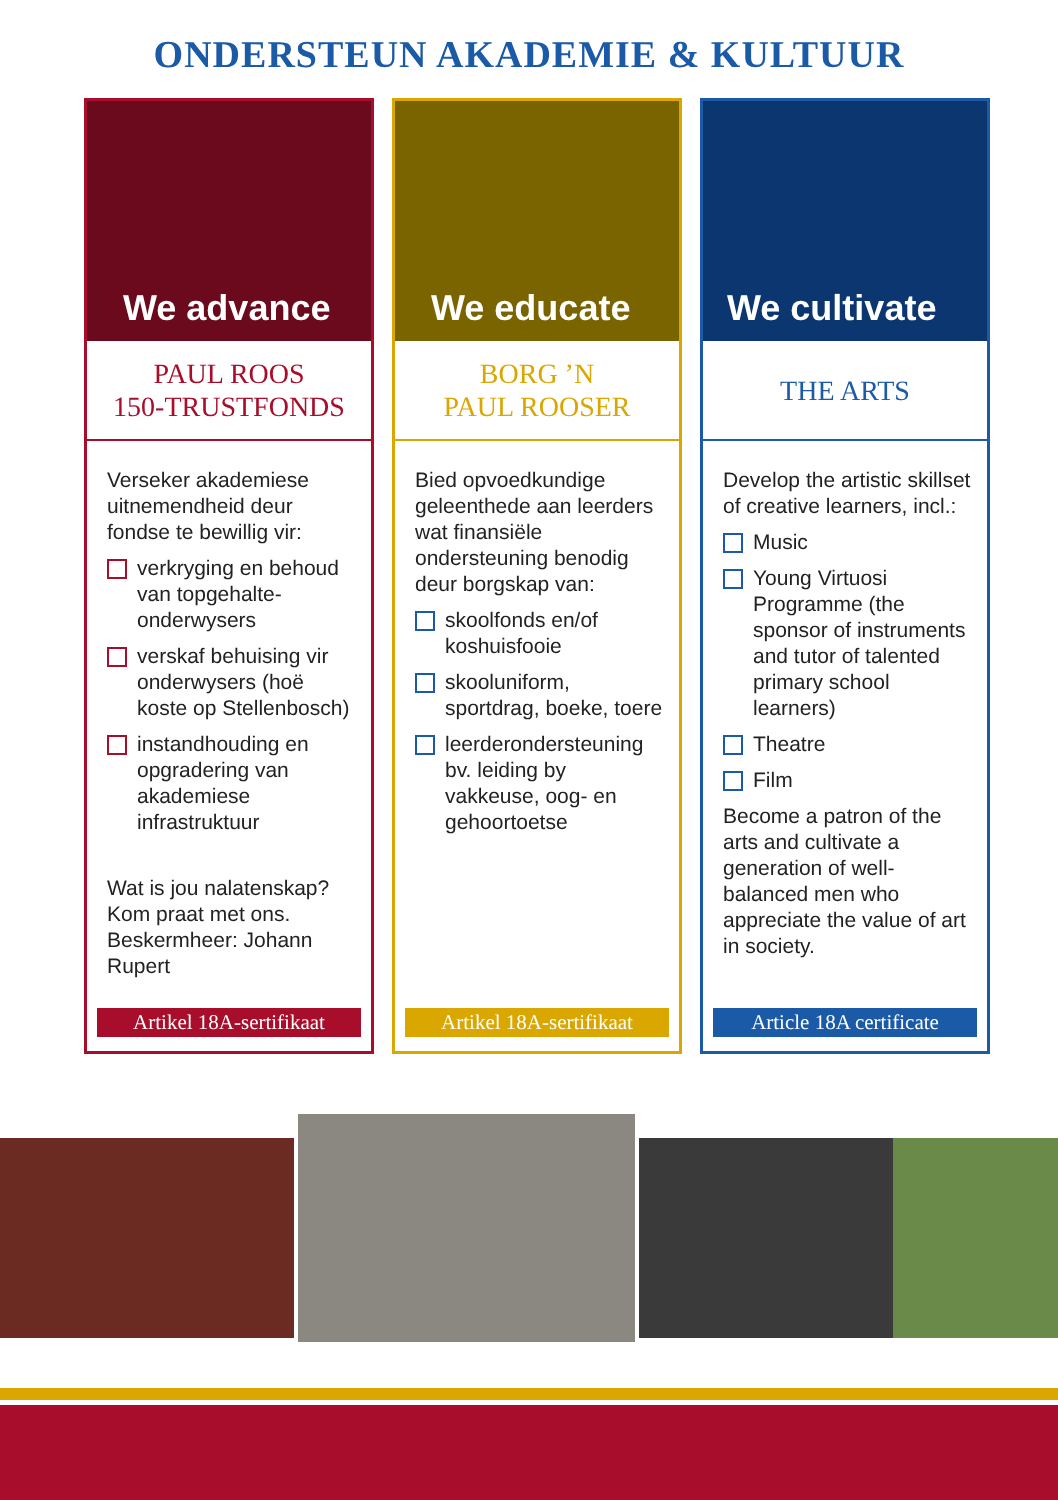ONDERSTEUN AKADEMIE & KULTUUR
We advance
PAUL ROOS
150-TRUSTFONDS
Verseker akademiese uitnemendheid deur fondse te bewillig vir:
verkryging en behoud van topgehalte-onderwysers
verskaf behuising vir onderwysers (hoë koste op Stellenbosch)
instandhouding en opgradering van akademiese infrastruktuur
Wat is jou nalatenskap? Kom praat met ons. Beskermheer: Johann Rupert
Artikel 18A-sertifikaat
We educate
BORG ’N
PAUL ROOSER
Bied opvoedkundige geleenthede aan leerders wat finansiële ondersteuning benodig deur borgskap van:
skoolfonds en/of koshuisfooie
skooluniform, sportdrag, boeke, toere
leerderondersteuning bv. leiding by vakkeuse, oog- en gehoortoetse
Artikel 18A-sertifikaat
We cultivate
THE ARTS
Develop the artistic skillset of creative learners, incl.:
Music
Young Virtuosi Programme (the sponsor of instruments and tutor of talented primary school learners)
Theatre
Film
Become a patron of the arts and cultivate a generation of well-balanced men who appreciate the value of art in society.
Article 18A certificate